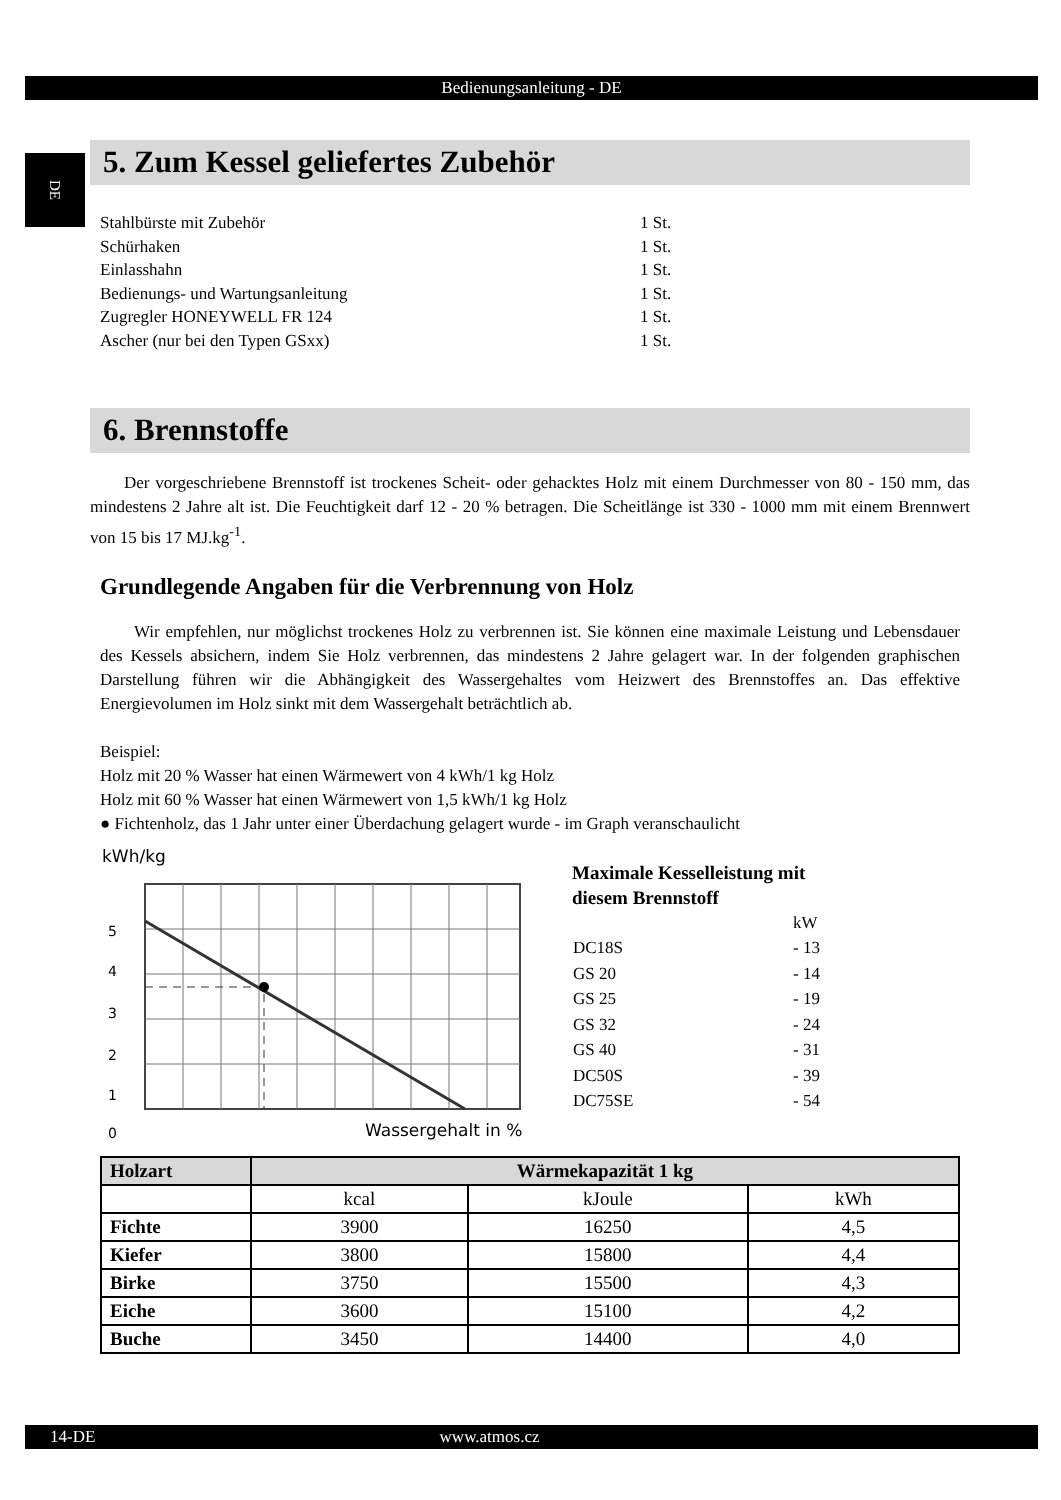Bedienungsanleitung - DE
DE
5. Zum Kessel geliefertes Zubehör
| Stahlbürste mit Zubehör | 1 St. |
| Schürhaken | 1 St. |
| Einlasshahn | 1 St. |
| Bedienungs- und Wartungsanleitung | 1 St. |
| Zugregler HONEYWELL FR 124 | 1 St. |
| Ascher (nur bei den Typen GSxx) | 1 St. |
6. Brennstoffe
Der vorgeschriebene Brennstoff ist trockenes Scheit- oder gehacktes Holz mit einem Durchmesser von 80 - 150 mm, das mindestens 2 Jahre alt ist. Die Feuchtigkeit darf 12 - 20 % betragen. Die Scheitlänge ist 330 - 1000 mm mit einem Brennwert von 15 bis 17 MJ.kg<sup>-1</sup>.
Grundlegende Angaben für die Verbrennung von Holz
Wir empfehlen, nur möglichst trockenes Holz zu verbrennen ist. Sie können eine maximale Leistung und Lebensdauer des Kessels absichern, indem Sie Holz verbrennen, das mindestens 2 Jahre gelagert war. In der folgenden graphischen Darstellung führen wir die Abhängigkeit des Wassergehaltes vom Heizwert des Brennstoffes an. Das effektive Energievolumen im Holz sinkt mit dem Wassergehalt beträchtlich ab.
Beispiel:
Holz mit 20 % Wasser hat einen Wärmewert von 4 kWh/1 kg Holz
Holz mit 60 % Wasser hat einen Wärmewert von 1,5 kWh/1 kg Holz
● Fichtenholz, das 1 Jahr unter einer Überdachung gelagert wurde - im Graph veranschaulicht
kWh/kg
5
4
3
2
1
0
Wassergehalt in %
Maximale Kesselleistung mit
diesem Brennstoff
| | kW |
| DC18S | - 13 |
| GS 20 | - 14 |
| GS 25 | - 19 |
| GS 32 | - 24 |
| GS 40 | - 31 |
| DC50S | - 39 |
| DC75SE | - 54 |
| Holzart | Wärmekapazität 1 kg | | |
| --- | --- | --- | --- |
| | kcal | kJoule | kWh |
| Fichte | 3900 | 16250 | 4,5 |
| Kiefer | 3800 | 15800 | 4,4 |
| Birke | 3750 | 15500 | 4,3 |
| Eiche | 3600 | 15100 | 4,2 |
| Buche | 3450 | 14400 | 4,0 |
14-DE www.atmos.cz